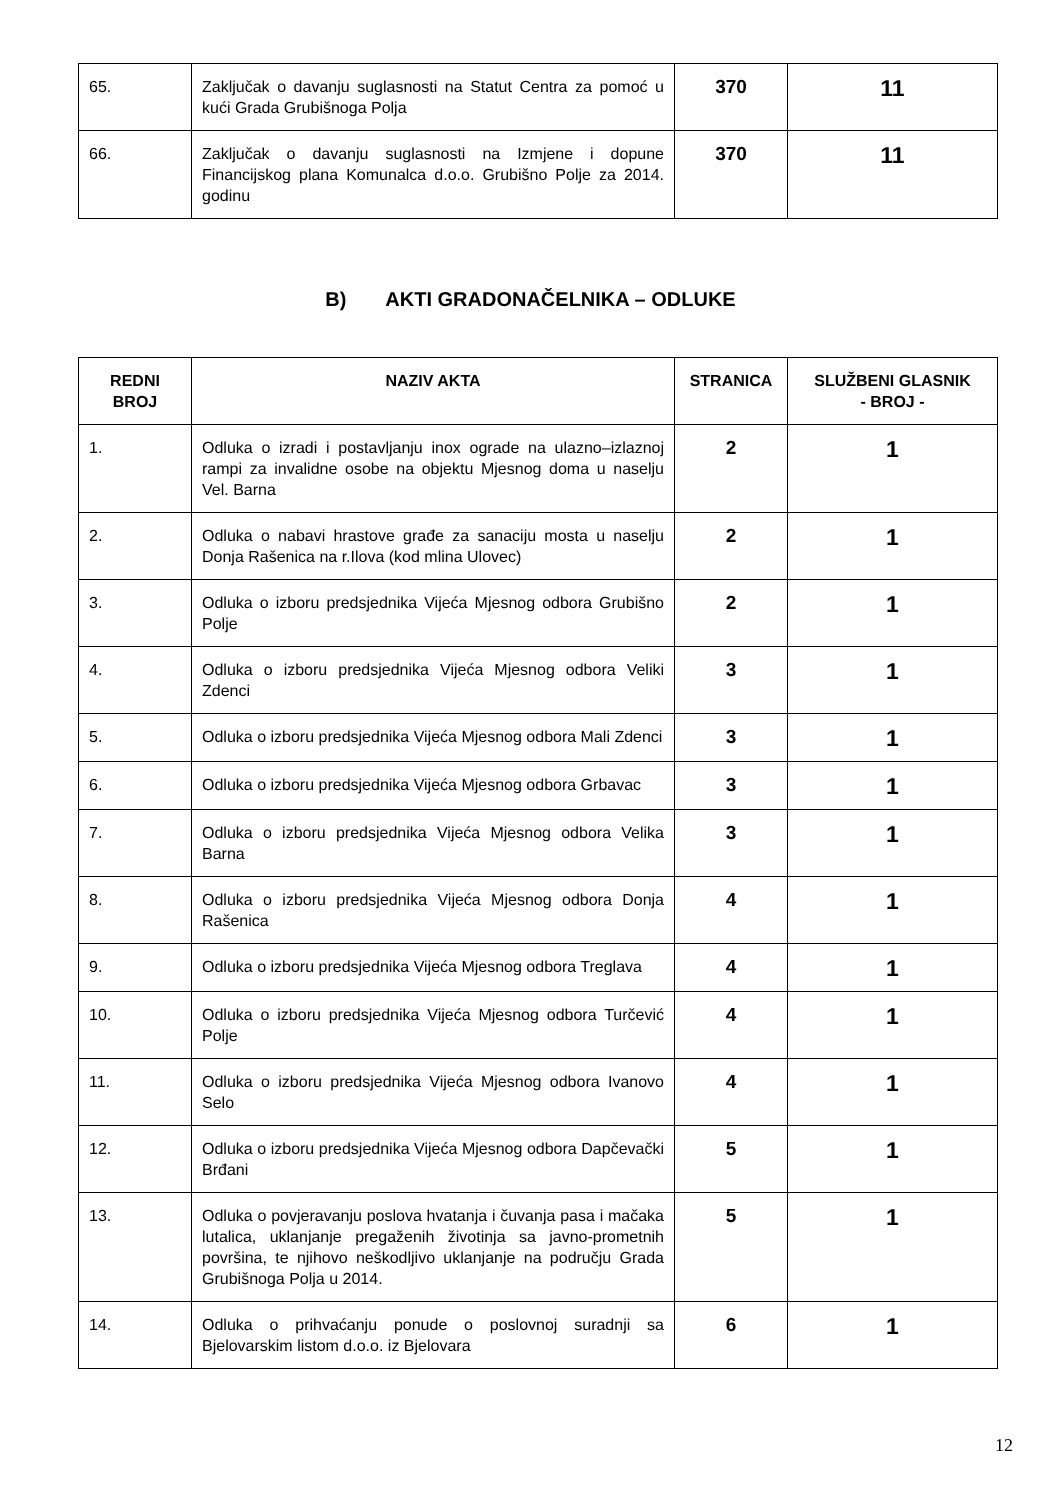| 65. | Zaključak o davanju suglasnosti na Statut Centra za pomoć u kući Grada Grubišnoga Polja | 370 | 11 |
| 66. | Zaključak o davanju suglasnosti na Izmjene i dopune Financijskog plana Komunalca d.o.o. Grubišno Polje za 2014. godinu | 370 | 11 |
B) AKTI GRADONAČELNIKA – ODLUKE
| REDNI BROJ | NAZIV AKTA | STRANICA | SLUŽBENI GLASNIK - BROJ - |
| --- | --- | --- | --- |
| 1. | Odluka o izradi i postavljanju inox ograde na ulazno–izlaznoj rampi za invalidne osobe na objektu Mjesnog doma u naselju Vel. Barna | 2 | 1 |
| 2. | Odluka o nabavi hrastove građe za sanaciju mosta u naselju Donja Rašenica na r.Ilova (kod mlina Ulovec) | 2 | 1 |
| 3. | Odluka o izboru predsjednika Vijeća Mjesnog odbora Grubišno Polje | 2 | 1 |
| 4. | Odluka o izboru predsjednika Vijeća Mjesnog odbora Veliki Zdenci | 3 | 1 |
| 5. | Odluka o izboru predsjednika Vijeća Mjesnog odbora Mali Zdenci | 3 | 1 |
| 6. | Odluka o izboru predsjednika Vijeća Mjesnog odbora Grbavac | 3 | 1 |
| 7. | Odluka o izboru predsjednika Vijeća Mjesnog odbora Velika Barna | 3 | 1 |
| 8. | Odluka o izboru predsjednika Vijeća Mjesnog odbora Donja Rašenica | 4 | 1 |
| 9. | Odluka o izboru predsjednika Vijeća Mjesnog odbora Treglava | 4 | 1 |
| 10. | Odluka o izboru predsjednika Vijeća Mjesnog odbora Turčević Polje | 4 | 1 |
| 11. | Odluka o izboru predsjednika Vijeća Mjesnog odbora Ivanovo Selo | 4 | 1 |
| 12. | Odluka o izboru predsjednika Vijeća Mjesnog odbora Dapčevački Brđani | 5 | 1 |
| 13. | Odluka o povjeravanju poslova hvatanja i čuvanja pasa i mačaka lutalica, uklanjanje pregaženih životinja sa javno-prometnih površina, te njihovo neškodljivo uklanjanje na području Grada Grubišnoga Polja u 2014. | 5 | 1 |
| 14. | Odluka o prihvaćanju ponude o poslovnoj suradnji sa Bjelovarskim listom d.o.o. iz Bjelovara | 6 | 1 |
12